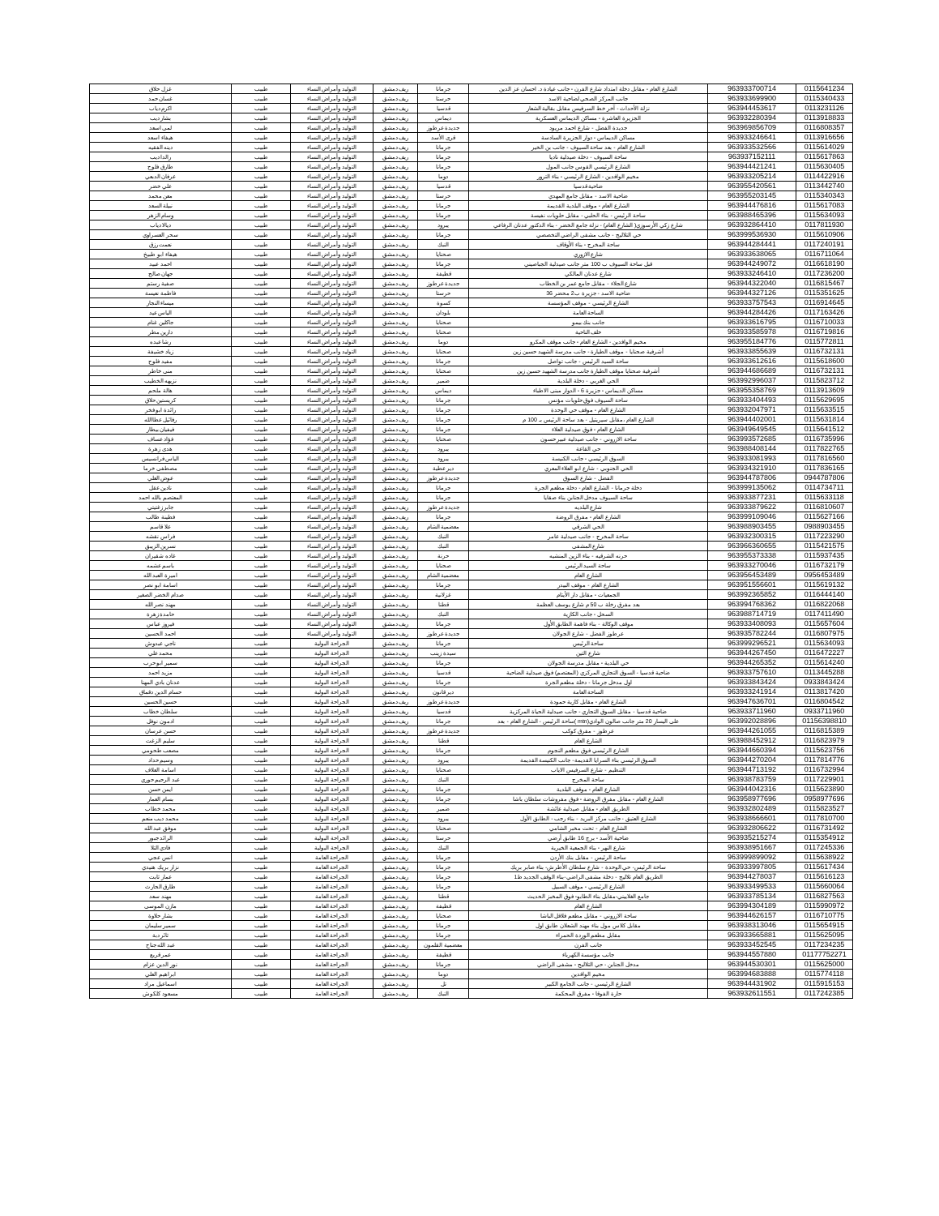| 0115641234 | 963933700714 | الشارع العام - مقابل دخلة امتداد شارع الفرن - جانب عيادة د. احسان عز الدين | جرمانا | ريف دمشق | التوليد وأمراض النساء | طبيب | غزل حلاق |
| 0115340433 | 963933699900 | جانب المركز الصحي لضاحية الاسد | حرستا | ريف دمشق | التوليد وأمراض النساء | طبيب | غسان حمد |
| 0113231126 | 963944453617 | نزلة الأحداث - آخر خط السرفيس مقابل بقالية الشعار | قدسيا | ريف دمشق | التوليد وأمراض النساء | طبيب | اكرم دياب |
| 0113918833 | 963932280394 | الجزيرة العاشرة - مساكن الديماس العسكرية | ديماس | ريف دمشق | التوليد وأمراض النساء | طبيب | بشار ديب |
| 0116808357 | 963969856709 | جديدة الفضل - شارع احمد مريود | جديدة عرطوز | ريف دمشق | التوليد وأمراض النساء | طبيب | لمى اسعد |
| 0113916656 | 963933246641 | مساكن الديماس - دوار الجزيرة السادسة | قرى الأسد | ريف دمشق | التوليد وأمراض النساء | طبيب | هيفاء اسعد |
| 0115614029 | 963933532566 | الشارع العام - بعد ساحة السيوف - جانب بن الخير | جرمانا | ريف دمشق | التوليد وأمراض النساء | طبيب | دينه الفقيه |
| 0115617863 | 963937152111 | ساحة السيوف - دخلة صيدلية ناديا | جرمانا | ريف دمشق | التوليد وأمراض النساء | طبيب | رالدا ديب |
| 0115630405 | 963944421241 | الشارع الرئيسي القوس جانب المول | جرمانا | ريف دمشق | التوليد وأمراض النساء | طبيب | طارق فلوح |
| 0114422916 | 963933205214 | مخيم الوافدين - الشارع الرئيسي - بناء الترور | دوما | ريف دمشق | التوليد وأمراض النساء | طبيب | عرفان الدبعي |
| 0113442740 | 963955420561 | ضاحية قدسيا | قدسيا | ريف دمشق | التوليد وأمراض النساء | طبيب | علي خضر |
| 0115340343 | 963955203145 | ضاحية الاسد - مقابل جامع المهدي | حرستا | ريف دمشق | التوليد وأمراض النساء | طبيب | معن محمد |
| 0115617083 | 963944476816 | الشارع العام - موقف البلدية القديمة | جرمانا | ريف دمشق | التوليد وأمراض النساء | طبيب | نبيلة السعد |
| 0115634093 | 963988465396 | ساحة الرئيس - بناء الحلبي - مقابل حلويات نفيسة | جرمانا | ريف دمشق | التوليد وأمراض النساء | طبيب | وسام الزهر |
| 0117811930 | 963932864410 | شارع زكي الأرسوزي( الشارع العام) - نزلة جامع الخضر - بناء الدكتور عدنان الرفاعي | يبرود | ريف دمشق | التوليد وأمراض النساء | طبيب | ديالا دياب |
| 0115610906 | 963999536930 | حي التلاليح - جانب مشفى الراضي التخصصي | جرمانا | ريف دمشق | التوليد وأمراض النساء | طبيب | سحر العسراوي |
| 0117240191 | 963944284441 | ساحة المخرج - بناء الأوقاف | النبك | ريف دمشق | التوليد وأمراض النساء | طبيب | نعمت رزق |
| 0116711064 | 963933638065 | شارع الازوري | صحنايا | ريف دمشق | التوليد وأمراض النساء | طبيب | هيفاء ابو طبيخ |
| 0116618190 | 963944249072 | قبل ساحة السيوف ب 100 متر جانب صيدلية الجباصيني | جرمانا | ريف دمشق | التوليد وأمراض النساء | طبيب | احمد عبيد |
| 0117236200 | 963933246410 | شارع عدنان المالكي | قطيفة | ريف دمشق | التوليد وأمراض النساء | طبيب | جهان صالح |
| 0116815467 | 963944322040 | شارع الجلاء - مقابل جامع عمر بن الخطاب | جديدة عرطوز | ريف دمشق | التوليد وأمراض النساء | طبيب | صفية رستم |
| 0115351625 | 963944327126 | ضاحية الاسد - جزيرة ب2 محضر 36 | حرستا | ريف دمشق | التوليد وأمراض النساء | طبيب | فاطمة نعيسة |
| 0116914645 | 963933757543 | الشارع الرئيسي - موقف المؤسسة | كسوة | ريف دمشق | التوليد وأمراض النساء | طبيب | ميساء النجار |
| 0117163426 | 963944284426 | الساحة العامة | بلودان | ريف دمشق | التوليد وأمراض النساء | طبيب | الياس عيد |
| 0116710033 | 963933616795 | جانب بنك بيمو | صحنايا | ريف دمشق | التوليد وأمراض النساء | طبيب | جاكلين غنام |
| 0116719816 | 963933585978 | خلف الناحية | صحنايا | ريف دمشق | التوليد وأمراض النساء | طبيب | دارين مطر |
| 0115772811 | 963955184776 | مخيم الوافدين - الشارع العام - جانب موقف المكرو | دوما | ريف دمشق | التوليد وأمراض النساء | طبيب | رشا عبده |
| 0116732131 | 963933855639 | أشرفية صحنايا - موقف الطيارة - جانب مدرسة الشهيد حسين زين | صحنايا | ريف دمشق | التوليد وأمراض النساء | طبيب | زياد خشيفة |
| 0115618600 | 963933612616 | ساحة السيد الرئيس - جانب تواصل | جرمانا | ريف دمشق | التوليد وأمراض النساء | طبيب | مفيد فلوح |
| 0116732131 | 963944686689 | أشرفية صحنايا موقف الطيارة جانب مدرسة الشهيد حسين زين | صحنايا | ريف دمشق | التوليد وأمراض النساء | طبيب | منى خاطر |
| 0115823712 | 963992996037 | الحي الغربي - دخلة البلدية | ضمير | ريف دمشق | التوليد وأمراض النساء | طبيب | نزيهه الخطيب |
| 0113913609 | 963955358769 | مساكن الديماس - جزيرة 6 - الدوار مبنى الاطباء | ديماس | ريف دمشق | التوليد وأمراض النساء | طبيب | هالة ملحم |
| 0115629695 | 963933404493 | ساحة السيوف فوق حلويات مؤنس | جرمانا | ريف دمشق | التوليد وأمراض النساء | طبيب | كريستين حلاق |
| 0115633515 | 963932047971 | الشارع العام - موقف حي الوحدة | جرمانا | ريف دمشق | التوليد وأمراض النساء | طبيب | رائدة ابو فخر |
| 0115631814 | 963944402001 | الشارع العام ،مقابل سيريتيل - بعد ساحة الرئيس بـ 100 م | جرمانا | ريف دمشق | التوليد وأمراض النساء | طبيب | رفائيل عطاالله |
| 0115641512 | 963949649545 | الشارع العام - فوق صيدلية العلاء | جرمانا | ريف دمشق | التوليد وأمراض النساء | طبيب | فيفيان بيطار |
| 0116735996 | 963993572685 | ساحة الازروني - جانب صيدلية عبير حسون | صحنايا | ريف دمشق | التوليد وأمراض النساء | طبيب | فؤاد عساف |
| 0117822765 | 963988408144 | حي القاعة | يبرود | ريف دمشق | التوليد وأمراض النساء | طبيب | هدى زهرة |
| 0117816560 | 963933081993 | السوق الرئيسي - جانب الكنيسة | يبرود | ريف دمشق | التوليد وأمراض النساء | طبيب | الياس فرانسيس |
| 0117836165 | 963934321910 | الحي الجنوبي - شارع ابو العلاء المعري | دير عطية | ريف دمشق | التوليد وأمراض النساء | طبيب | مصطفى خرما |
| 0944787806 | 963944787806 | الفضل - شارع السوق | جديدة عرطوز | ريف دمشق | التوليد وأمراض النساء | طبيب | عوض العلي |
| 0114734711 | 963999135062 | دخلة جرمانا - الشارع العام - دخلة مطعم الجرة | جرمانا | ريف دمشق | التوليد وأمراض النساء | طبيب | نادين عقل |
| 0115633118 | 963933877231 | ساحة السيوف مدخل الجنابن بناء صقايا | جرمانا | ريف دمشق | التوليد وأمراض النساء | طبيب | المعتصم بالله احمد |
| 0116810607 | 963933879622 | شارع البلديه | جديدة عرطوز | ريف دمشق | التوليد وأمراض النساء | طبيب | جابر زغتيتي |
| 0115627166 | 963999109046 | الشارع العام - مفرق الروضة | جرمانا | ريف دمشق | التوليد وأمراض النساء | طبيب | فطينة طالب |
| 0988903455 | 963988903455 | الحي الشرقي | معضمية الشام | ريف دمشق | التوليد وأمراض النساء | طبيب | علا قاسم |
| 0117223290 | 963932300315 | ساحة المخرج - جانب صيدلية عامر | النبك | ريف دمشق | التوليد وأمراض النساء | طبيب | فراس نقشه |
| 0115421575 | 963966360655 | شارع المشفى | النبك | ريف دمشق | التوليد وأمراض النساء | طبيب | نسرين الزيبق |
| 0115937435 | 963955373338 | حرنه الشرقيه - بناء الزين المنشيه | حرنة | ريف دمشق | التوليد وأمراض النساء | طبيب | غاده شقيران |
| 0116732179 | 963933270046 | ساحة السيد الرئيس | صحنايا | ريف دمشق | التوليد وأمراض النساء | طبيب | باسم عشمه |
| 0956453489 | 963956453489 | الشارع العام | معضمية الشام | ريف دمشق | التوليد وأمراض النساء | طبيب | اميرة العبد الله |
| 0115619132 | 963951556601 | الشارع العام - موقف البيدر | جرمانا | ريف دمشق | التوليد وأمراض النساء | طبيب | اسامة ابو نصر |
| 0116444140 | 963992365852 | الجمعيات - مقابل دار الأيتام | غزلانية | ريف دمشق | التوليد وأمراض النساء | طبيب | صدام الخضر الصغير |
| 0116822068 | 963994768362 | بعد مفرق رخلة ب 50 م شارع يوسف العظمة | قطنا | ريف دمشق | التوليد وأمراض النساء | طبيب | مهند نصر الله |
| 0117411490 | 963988714719 | السحل - جانب الكازية | النبك | ريف دمشق | التوليد وأمراض النساء | طبيب | حامدة زهرة |
| 0115657604 | 963933408093 | موقف الوكالة - بناء فاهمة الطابق الأول | جرمانا | ريف دمشق | التوليد وأمراض النساء | طبيب | فيروز عباس |
| 0116807975 | 963935782244 | عرطوز الفضل - شارع الجولان | جديدة عرطوز | ريف دمشق | التوليد وأمراض النساء | طبيب | احمد الحسين |
| 0115634093 | 963999296521 | ساحة الرئيس | جرمانا | ريف دمشق | الجراحة البولية | طبيب | ناجي عبدوش |
| 0116472227 | 963944267450 | شارع التين | سيدة زينب | ريف دمشق | الجراحة البولية | طبيب | محمد علي |
| 0115614240 | 963944265352 | حي البلدية - مقابل مدرسة الجولان | جرمانا | ريف دمشق | الجراحة البولية | طبيب | سمير ابو حرب |
| 0113445288 | 963933757610 | ضاحية قدسيا - السوق التجاري المركزي (المعتصم) فوق صيدلية الضاحية | قدسيا | ريف دمشق | الجراحة البولية | طبيب | مزيد احمد |
| 0933843424 | 963933843424 | اول مدخل جرمانا - دخلة مطعم الجرة | جرمانا | ريف دمشق | الجراحة البولية | طبيب | عدنان بادي المهنا |
| 0113817420 | 963933241914 | الساحة العامة | دير قانون | ريف دمشق | الجراحة البولية | طبيب | حسام الدين دقماق |
| 0116804542 | 963947636701 | الشارع العام - مقابل كازية حمودة | جديدة عرطوز | ريف دمشق | الجراحة البولية | طبيب | حسين الحسين |
| 0933711960 | 963933711960 | ضاحية قدسيا - مقابل السوق التجاري - جانب صيدلية الحياة المركزية | قدسيا | ريف دمشق | الجراحة البولية | طبيب | سلطان خطاب |
| 01156398810 | 963992028896 | على اليسار 20 متر جانب صالون الوادي(mtn )ساحة الرئيس - الشارع العام - بعد | جرمانا | ريف دمشق | الجراحة البولية | طبيب | ادمون نوفل |
| 0116815389 | 963944261055 | عرطوز - مفرق كوكب | جديدة عرطوز | ريف دمشق | الجراحة البولية | طبيب | حسن عرسان |
| 0116823979 | 963988452912 | الشارع العام | قطنا | ريف دمشق | الجراحة البولية | طبيب | سليم الزغت |
| 0115623756 | 963944660394 | الشارع الرئيسي فوق مطعم النجوم | جرمانا | ريف دمشق | الجراحة البولية | طبيب | مصعب طحومي |
| 0117814776 | 963944270204 | السوق الرئيسي بناء السرايا القديمة- جانب الكنيسة القديمة | يبرود | ريف دمشق | الجراحة البولية | طبيب | وسيم حداد |
| 0116732994 | 963944713192 | التنظيم - شارع السرفيس الاياب | صحنايا | ريف دمشق | الجراحة البولية | طبيب | اسامة العلاف |
| 0117229901 | 963938783759 | ساحة المخرج | النبك | ريف دمشق | الجراحة البولية | طبيب | عبد الرحيم حوري |
| 0115623890 | 963944042316 | الشارع العام - موقف البلدية | جرمانا | ريف دمشق | الجراحة البولية | طبيب | ايمن حسن |
| 0958977696 | 963958977696 | الشارع العام - مقابل مفرق الروضة - فوق مفروشات سلطان باشا | جرمانا | ريف دمشق | الجراحة البولية | طبيب | بسام العمار |
| 0115823527 | 963932802489 | الطريق العام - مقابل صيدلية عائشة | ضمير | ريف دمشق | الجراحة البولية | طبيب | محمد خطاب |
| 0117810700 | 963938666601 | الشارع العتيق - جانب مركز البريد - بناء رجب - الطابق الأول | يبرود | ريف دمشق | الجراحة البولية | طبيب | محمد ديب منعم |
| 0116731492 | 963932806622 | الشارع العام - تحت مخبر الشامي | صحنايا | ريف دمشق | الجراحة البولية | طبيب | موفق عبد الله |
| 0115354912 | 963935215274 | ضاحية الأسد - برج 16 طابق أرضي | حرستا | ريف دمشق | الجراحة البولية | طبيب | الرائد جبور |
| 0117245336 | 963938951667 | شارع النهر - بناء الجمعية الخيرية | النبك | ريف دمشق | الجراحة البولية | طبيب | فادي التلا |
| 0115638922 | 963999899092 | ساحة الرئيس - مقابل بنك الأردن | جرمانا | ريف دمشق | الجراحة العامة | طبيب | انس عجي |
| 0115617434 | 963933997805 | ساحة الرئيس- حي الوحدة - شارع سلطان الأطرش- بناء صابر بريك | جرمانا | ريف دمشق | الجراحة العامة | طبيب | نزار بريك هنيدي |
| 0115616123 | 963944278037 | الطريق العام تلاليح - دخلة مشفى الراضي-بناء الوقف الجديد ط1 | جرمانا | ريف دمشق | الجراحة العامة | طبيب | عمار ثابت |
| 0115660064 | 963933499533 | الشارع الرئيسي - موقف السبيل | جرمانا | ريف دمشق | الجراحة العامة | طبيب | طارق الحارث |
| 0116827563 | 963933785134 | جامع الغلاييني-مقابل بناء الطابو- فوق المخبز الحديث | قطنا | ريف دمشق | الجراحة العامة | طبيب | مهند سعد |
| 0115990972 | 963994304189 | الشارع العام | قطيفة | ريف دمشق | الجراحة العامة | طبيب | مازن الموسى |
| 0116710775 | 963944626157 | ساحة الازروني - مقابل مطعم فلافل الباشا | صحنايا | ريف دمشق | الجراحة العامة | طبيب | بشار حلاوة |
| 0115654915 | 963938313046 | مقابل كلاس مول بناء مهند الشعلان طابق اول | جرمانا | ريف دمشق | الجراحة العامة | طبيب | سمير سليمان |
| 0115625095 | 963933665881 | مقابل مطعم الوردة الحمراء | جرمانا | ريف دمشق | الجراحة العامة | طبيب | ثائر دبة |
| 0117234235 | 963933452545 | جانب الفرن | معضمية القلمون | ريف دمشق | الجراحة العامة | طبيب | عبد الله جناح |
| 01177752271 | 963944557880 | جانب مؤسسة الكهرباء | قطيفة | ريف دمشق | الجراحة العامة | طبيب | عمر قريع |
| 0115625000 | 963944530301 | مدخل الجنابن - حي التلاليح - مشفى الراضي | جرمانا | ريف دمشق | الجراحة العامة | طبيب | نور الدين عزام |
| 0115774118 | 963994683888 | مخيم الوافدين | دوما | ريف دمشق | الجراحة العامة | طبيب | ابراهيم العلي |
| 0115915153 | 963944431902 | الشارع الرئيسي - جانب الجامع الكبير | تل | ريف دمشق | الجراحة العامة | طبيب | اسماعيل مراد |
| 0117242385 | 963932611551 | حارة الفوقا - مفرق المحكمة | النبك | ريف دمشق | الجراحة العامة | طبيب | مسعود كلكوش |